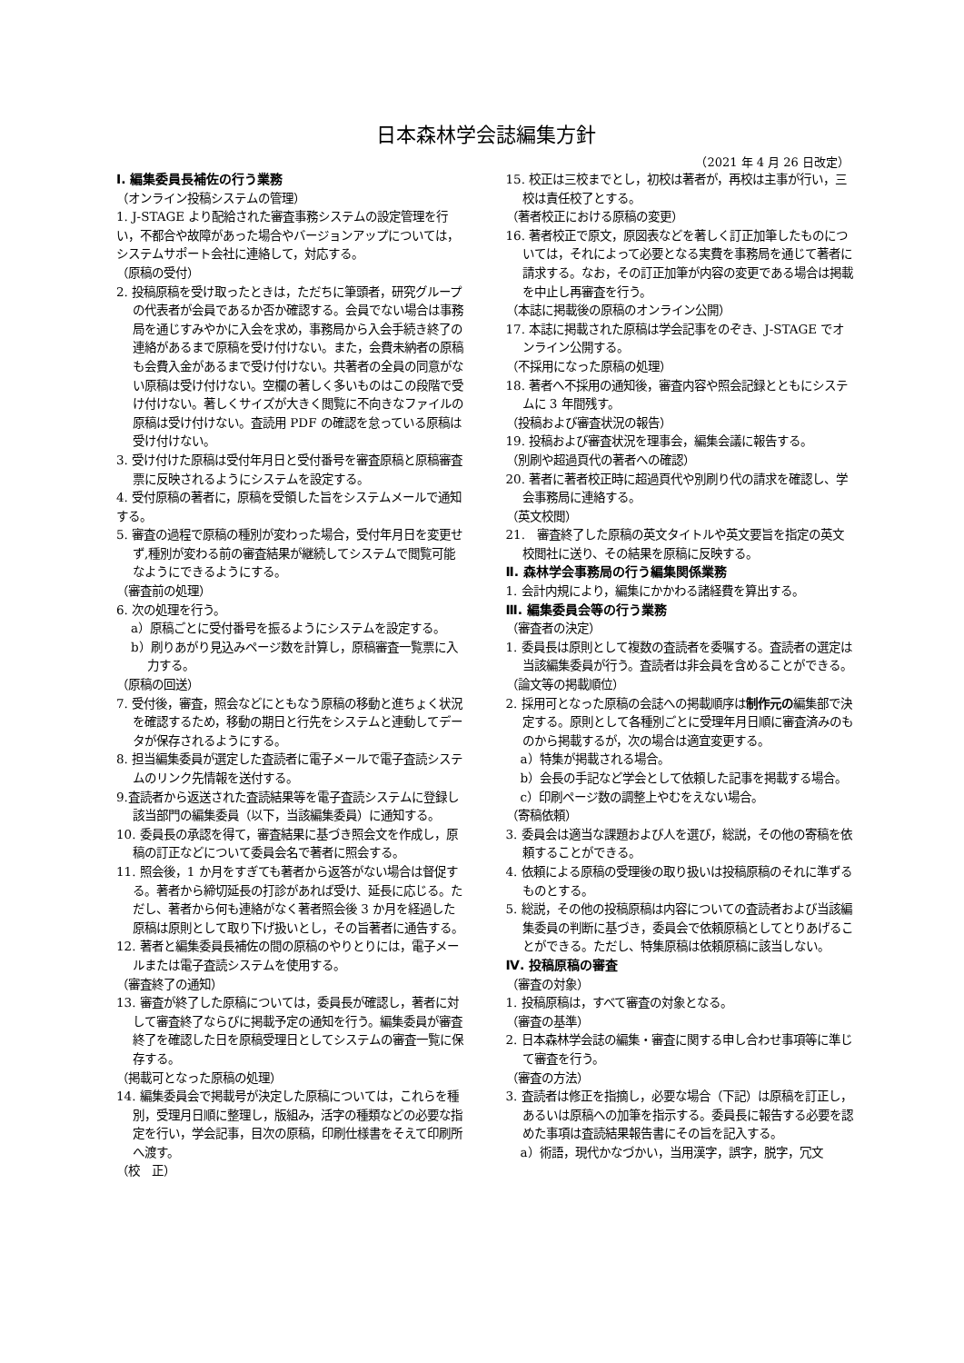日本森林学会誌編集方針
（2021 年 4 月 26 日改定）
I. 編集委員長補佐の行う業務
（オンライン投稿システムの管理）
1. J-STAGE より配給された審査事務システムの設定管理を行い，不都合や故障があった場合やバージョンアップについては，システムサポート会社に連絡して，対応する。
（原稿の受付）
2. 投稿原稿を受け取ったときは，ただちに筆頭者，研究グループの代表者が会員であるか否か確認する。会員でない場合は事務局を通じすみやかに入会を求め，事務局から入会手続き終了の連絡があるまで原稿を受け付けない。また，会費未納者の原稿も会費入金があるまで受け付けない。共著者の全員の同意がない原稿は受け付けない。空欄の著しく多いものはこの段階で受け付けない。著しくサイズが大きく閲覧に不向きなファイルの原稿は受け付けない。査読用 PDF の確認を怠っている原稿は受け付けない。
3. 受け付けた原稿は受付年月日と受付番号を審査原稿と原稿審査票に反映されるようにシステムを設定する。
4. 受付原稿の著者に，原稿を受領した旨をシステムメールで通知する。
5. 審査の過程で原稿の種別が変わった場合，受付年月日を変更せず,種別が変わる前の審査結果が継続してシステムで閲覧可能なようにできるようにする。
（審査前の処理）
6. 次の処理を行う。
a）原稿ごとに受付番号を振るようにシステムを設定する。
b）刷りあがり見込みページ数を計算し，原稿審査一覧票に入力する。
（原稿の回送）
7. 受付後，審査，照会などにともなう原稿の移動と進ちょく状況を確認するため，移動の期日と行先をシステムと連動してデータが保存されるようにする。
8. 担当編集委員が選定した査読者に電子メールで電子査読システムのリンク先情報を送付する。
9.査読者から返送された査読結果等を電子査読システムに登録し該当部門の編集委員（以下，当該編集委員）に通知する。
10. 委員長の承認を得て，審査結果に基づき照会文を作成し，原稿の訂正などについて委員会名で著者に照会する。
11. 照会後，1 か月をすぎても著者から返答がない場合は督促する。著者から締切延長の打診があれば受け、延長に応じる。ただし、著者から何も連絡がなく著者照会後 3 か月を経過した原稿は原則として取り下げ扱いとし，その旨著者に通告する。
12. 著者と編集委員長補佐の間の原稿のやりとりには，電子メールまたは電子査読システムを使用する。
（審査終了の通知）
13. 審査が終了した原稿については，委員長が確認し，著者に対して審査終了ならびに掲載予定の通知を行う。編集委員が審査終了を確認した日を原稿受理日としてシステムの審査一覧に保存する。
（掲載可となった原稿の処理）
14. 編集委員会で掲載号が決定した原稿については，これらを種別，受理月日順に整理し，版組み，活字の種類などの必要な指定を行い，学会記事，目次の原稿，印刷仕様書をそえて印刷所へ渡す。
（校　正）
15. 校正は三校までとし，初校は著者が，再校は主事が行い，三校は責任校了とする。
（著者校正における原稿の変更）
16. 著者校正で原文，原図表などを著しく訂正加筆したものについては，それによって必要となる実費を事務局を通じて著者に請求する。なお，その訂正加筆が内容の変更である場合は掲載を中止し再審査を行う。
（本誌に掲載後の原稿のオンライン公開）
17. 本誌に掲載された原稿は学会記事をのぞき、J-STAGE でオンライン公開する。
（不採用になった原稿の処理）
18. 著者へ不採用の通知後，審査内容や照会記録とともにシステムに 3 年間残す。
（投稿および審査状況の報告）
19. 投稿および審査状況を理事会，編集会議に報告する。
（別刷や超過頁代の著者への確認）
20. 著者に著者校正時に超過頁代や別刷り代の請求を確認し、学会事務局に連絡する。
（英文校閲）
21.　審査終了した原稿の英文タイトルや英文要旨を指定の英文校閲社に送り、その結果を原稿に反映する。
Ⅱ. 森林学会事務局の行う編集関係業務
1. 会計内規により，編集にかかわる諸経費を算出する。
Ⅲ. 編集委員会等の行う業務
（審査者の決定）
1. 委員長は原則として複数の査読者を委嘱する。査読者の選定は当該編集委員が行う。査読者は非会員を含めることができる。
（論文等の掲載順位）
2. 採用可となった原稿の会誌への掲載順序は制作元の編集部で決定する。原則として各種別ごとに受理年月日順に審査済みのものから掲載するが，次の場合は適宜変更する。
a）特集が掲載される場合。
b）会長の手記など学会として依頼した記事を掲載する場合。
c）印刷ページ数の調整上やむをえない場合。
（寄稿依頼）
3. 委員会は適当な課題および人を選び，総説，その他の寄稿を依頼することができる。
4. 依頼による原稿の受理後の取り扱いは投稿原稿のそれに準ずるものとする。
5. 総説，その他の投稿原稿は内容についての査読者および当該編集委員の判断に基づき，委員会で依頼原稿としてとりあげることができる。ただし、特集原稿は依頼原稿に該当しない。
Ⅳ. 投稿原稿の審査
（審査の対象）
1. 投稿原稿は，すべて審査の対象となる。
（審査の基準）
2. 日本森林学会誌の編集・審査に関する申し合わせ事項等に準じて審査を行う。
（審査の方法）
3. 査読者は修正を指摘し，必要な場合（下記）は原稿を訂正し，あるいは原稿への加筆を指示する。委員長に報告する必要を認めた事項は査読結果報告書にその旨を記入する。
a）術語，現代かなづかい，当用漢字，誤字，脱字，冗文